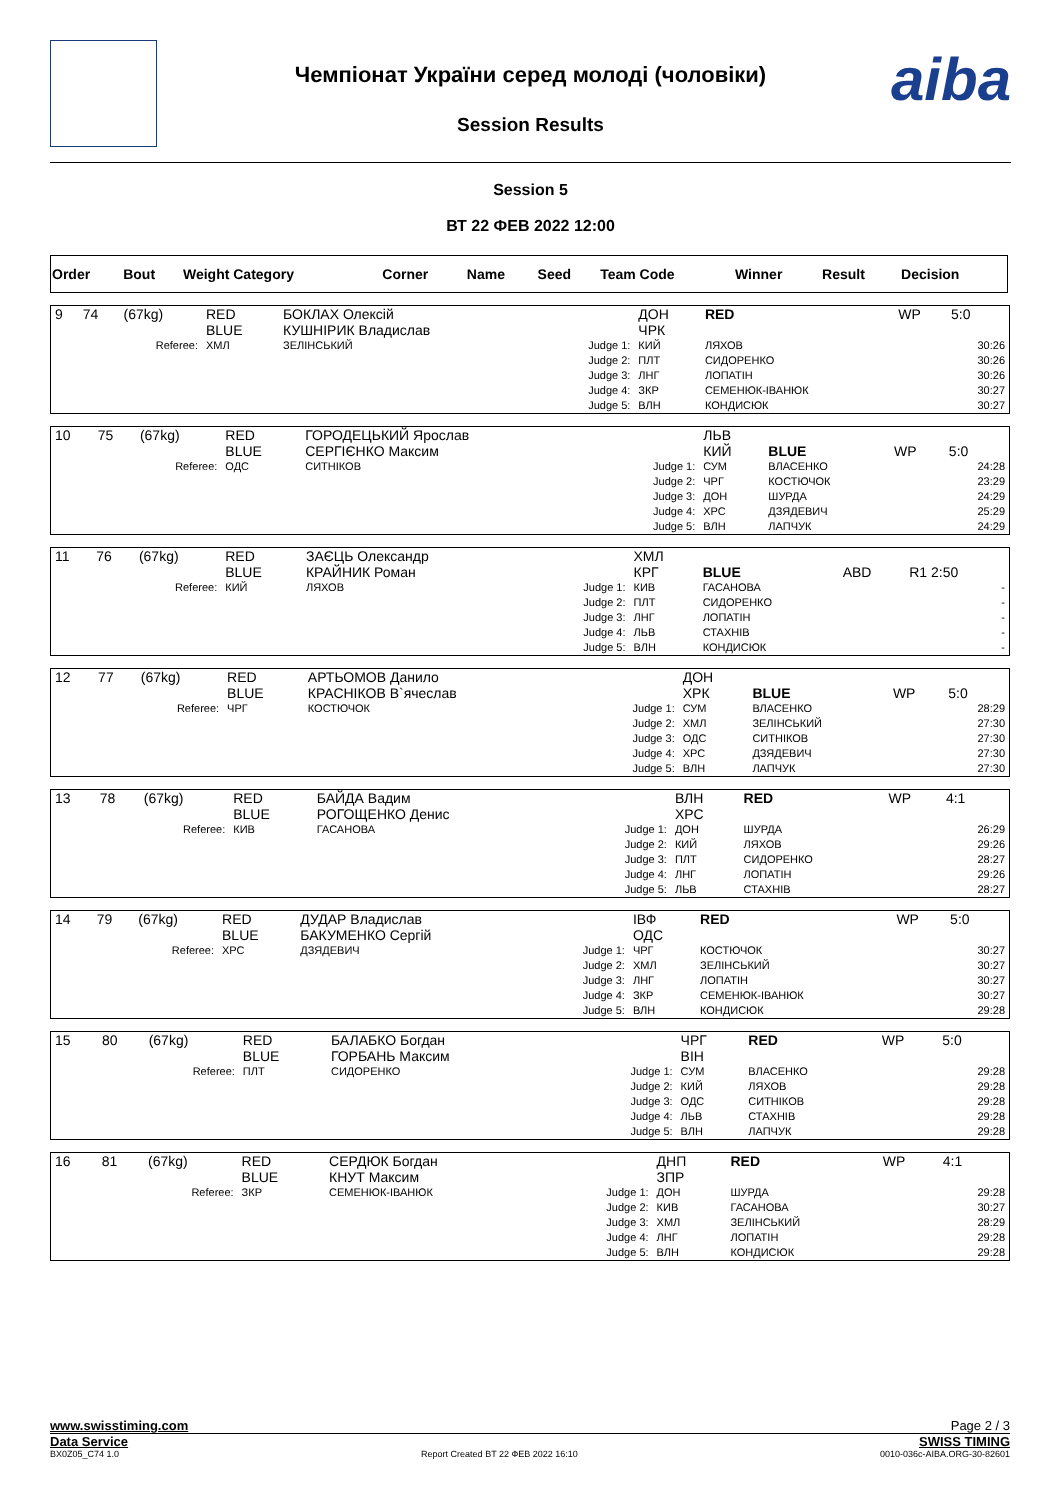Чемпіонат України серед молоді (чоловіки)
Session Results
aiba
Session 5
ВТ 22 ФЕВ 2022 12:00
| Order | Bout | Weight Category | Corner | Name | Seed | Team Code | Winner | Result | Decision |
| 9 | 74 | (67kg) | RED BLUE | БОКЛАХ Олексій КУШНІРИК Владислав | | ДОН ЧРК | RED | WP | 5:0 |
| Referee: | | | ХМЛ | ЗЕЛІНСЬКИЙ | Judge 1: Judge 2: Judge 3: Judge 4: Judge 5: | КИЙ ПЛТ ЛНГ ЗКР ВЛН | ЛЯХОВ СИДОРЕНКО ЛОПАТІН СЕМЕНЮК-ІВАНЮК КОНДИСЮК | | 30:26 30:26 30:26 30:27 30:27 |
| 10 | 75 | (67kg) | RED BLUE | ГОРОДЕЦЬКИЙ Ярослав СЕРГІЄНКО Максим | | ЛЬВ КИЙ | BLUE | WP | 5:0 |
| Referee: | | | ОДС | СИТНІКОВ | Judge 1: Judge 2: Judge 3: Judge 4: Judge 5: | СУМ ЧРГ ДОН ХРС ВЛН | ВЛАСЕНКО КОСТЮЧОК ШУРДА ДЗЯДЕВИЧ ЛАПЧУК | | 24:28 23:29 24:29 25:29 24:29 |
| 11 | 76 | (67kg) | RED BLUE | ЗАЄЦЬ Олександр КРАЙНИК Роман | | ХМЛ КРГ | BLUE | ABD | R1 2:50 |
| Referee: | | | КИЙ | ЛЯХОВ | Judge 1: Judge 2: Judge 3: Judge 4: Judge 5: | КИВ ПЛТ ЛНГ ЛЬВ ВЛН | ГАСАНОВА СИДОРЕНКО ЛОПАТІН СТАХНІВ КОНДИСЮК | | - - - - - |
| 12 | 77 | (67kg) | RED BLUE | АРТЬОМОВ Данило КРАСНІКОВ В`ячеслав | | ДОН ХРК | BLUE | WP | 5:0 |
| Referee: | | | ЧРГ | КОСТЮЧОК | Judge 1: Judge 2: Judge 3: Judge 4: Judge 5: | СУМ ХМЛ ОДС ХРС ВЛН | ВЛАСЕНКО ЗЕЛІНСЬКИЙ СИТНІКОВ ДЗЯДЕВИЧ ЛАПЧУК | | 28:29 27:30 27:30 27:30 27:30 |
| 13 | 78 | (67kg) | RED BLUE | БАЙДА Вадим РОГОЩЕНКО Денис | | ВЛН ХРС | RED | WP | 4:1 |
| Referee: | | | КИВ | ГАСАНОВА | Judge 1: Judge 2: Judge 3: Judge 4: Judge 5: | ДОН КИЙ ПЛТ ЛНГ ЛЬВ | ШУРДА ЛЯХОВ СИДОРЕНКО ЛОПАТІН СТАХНІВ | | 26:29 29:26 28:27 29:26 28:27 |
| 14 | 79 | (67kg) | RED BLUE | ДУДАР Владислав БАКУМЕНКО Сергій | | ІВФ ОДС | RED | WP | 5:0 |
| Referee: | | | ХРС | ДЗЯДЕВИЧ | Judge 1: Judge 2: Judge 3: Judge 4: Judge 5: | ЧРГ ХМЛ ЛНГ ЗКР ВЛН | КОСТЮЧОК ЗЕЛІНСЬКИЙ ЛОПАТІН СЕМЕНЮК-ІВАНЮК КОНДИСЮК | | 30:27 30:27 30:27 30:27 29:28 |
| 15 | 80 | (67kg) | RED BLUE | БАЛАБКО Богдан ГОРБАНЬ Максим | | ЧРГ ВІН | RED | WP | 5:0 |
| Referee: | | | ПЛТ | СИДОРЕНКО | Judge 1: Judge 2: Judge 3: Judge 4: Judge 5: | СУМ КИЙ ОДС ЛЬВ ВЛН | ВЛАСЕНКО ЛЯХОВ СИТНІКОВ СТАХНІВ ЛАПЧУК | | 29:28 29:28 29:28 29:28 29:28 |
| 16 | 81 | (67kg) | RED BLUE | СЕРДЮК Богдан КНУТ Максим | | ДНП ЗПР | RED | WP | 4:1 |
| Referee: | | | ЗКР | СЕМЕНЮК-ІВАНЮК | Judge 1: Judge 2: Judge 3: Judge 4: Judge 5: | ДОН КИВ ХМЛ ЛНГ ВЛН | ШУРДА ГАСАНОВА ЗЕЛІНСЬКИЙ ЛОПАТІН КОНДИСЮК | | 29:28 30:27 28:29 29:28 29:28 |
www.swisstiming.com Page 2 / 3
Data Service SWISS TIMING
BX0Z05_C74 1.0 Report Created BT 22 ФЕВ 2022 16:10 0010-036c-AIBA.ORG-30-82601